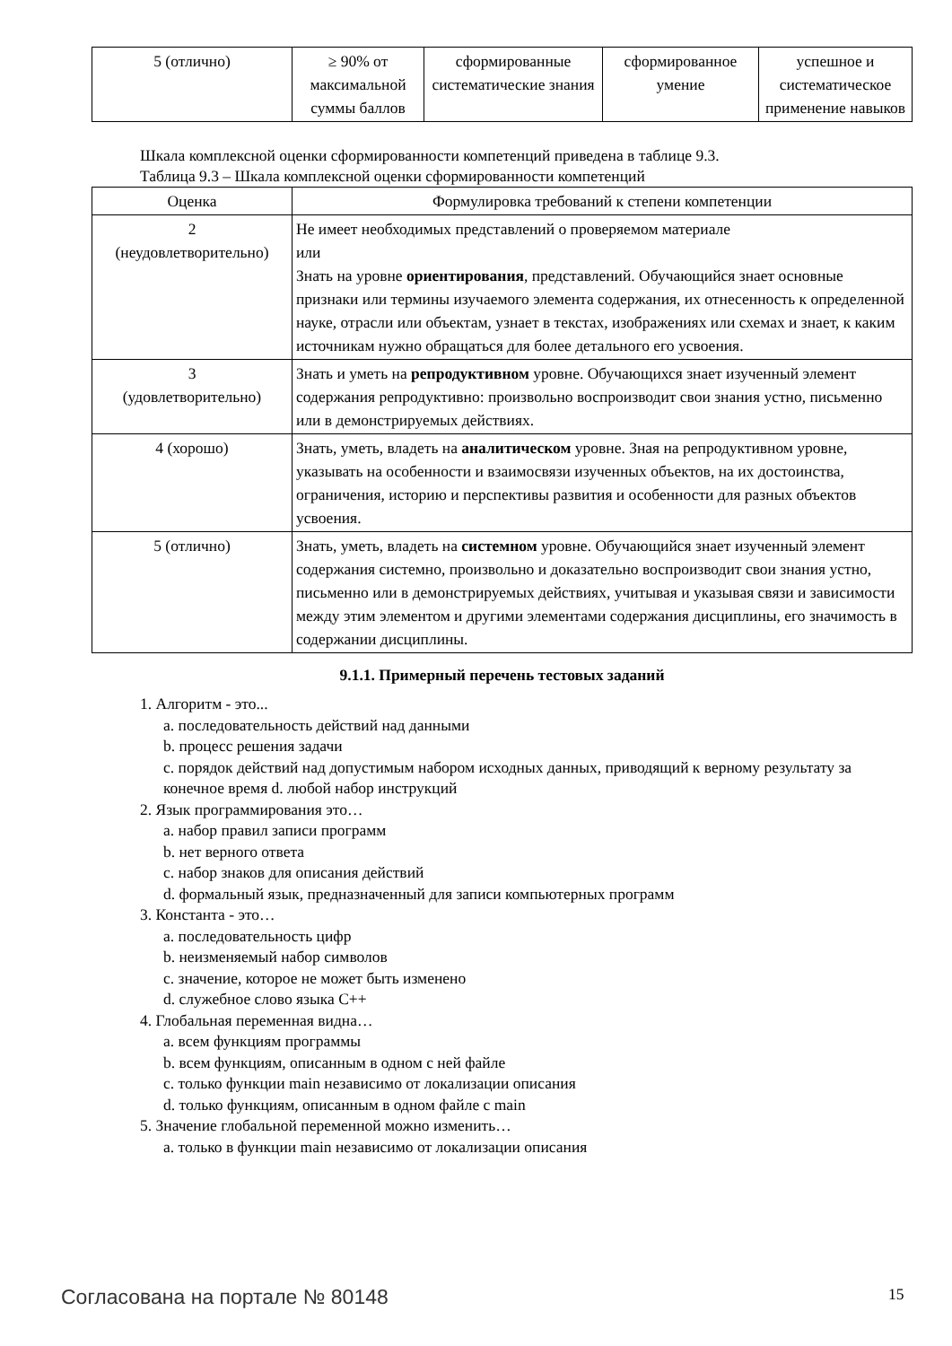| 5 (отлично) | ≥ 90% от максимальной суммы баллов | сформированные систематические знания | сформированное умение | успешное и систематическое применение навыков |
Шкала комплексной оценки сформированности компетенций приведена в таблице 9.3.
Таблица 9.3 – Шкала комплексной оценки сформированности компетенций
| Оценка | Формулировка требований к степени компетенции |
| --- | --- |
| 2 (неудовлетворительно) | Не имеет необходимых представлений о проверяемом материале или Знать на уровне ориентирования , представлений. Обучающийся знает основные признаки или термины изучаемого элемента содержания, их отнесенность к определенной науке, отрасли или объектам, узнает в текстах, изображениях или схемах и знает, к каким источникам нужно обращаться для более детального его усвоения. |
| 3 (удовлетворительно) | Знать и уметь на репродуктивном уровне. Обучающихся знает изученный элемент содержания репродуктивно: произвольно воспроизводит свои знания устно, письменно или в демонстрируемых действиях. |
| 4 (хорошо) | Знать, уметь, владеть на аналитическом уровне. Зная на репродуктивном уровне, указывать на особенности и взаимосвязи изученных объектов, на их достоинства, ограничения, историю и перспективы развития и особенности для разных объектов усвоения. |
| 5 (отлично) | Знать, уметь, владеть на системном уровне. Обучающийся знает изученный элемент содержания системно, произвольно и доказательно воспроизводит свои знания устно, письменно или в демонстрируемых действиях, учитывая и указывая связи и зависимости между этим элементом и другими элементами содержания дисциплины, его значимость в содержании дисциплины. |
9.1.1. Примерный перечень тестовых заданий
1. Алгоритм - это...
a. последовательность действий над данными
b. процесс решения задачи
c. порядок действий над допустимым набором исходных данных, приводящий к верному результату за конечное время d. любой набор инструкций
2. Язык программирования это…
a. набор правил записи программ
b. нет верного ответа
c. набор знаков для описания действий
d. формальный язык, предназначенный для записи компьютерных программ
3. Константа - это…
a. последовательность цифр
b. неизменяемый набор символов
c. значение, которое не может быть изменено
d. служебное слово языка C++
4. Глобальная переменная видна…
a. всем функциям программы
b. всем функциям, описанным в одном с ней файле
c. только функции main независимо от локализации описания
d. только функциям, описанным в одном файле с main
5. Значение глобальной переменной можно изменить…
a. только в функции main независимо от локализации описания
Согласована на портале № 80148 15